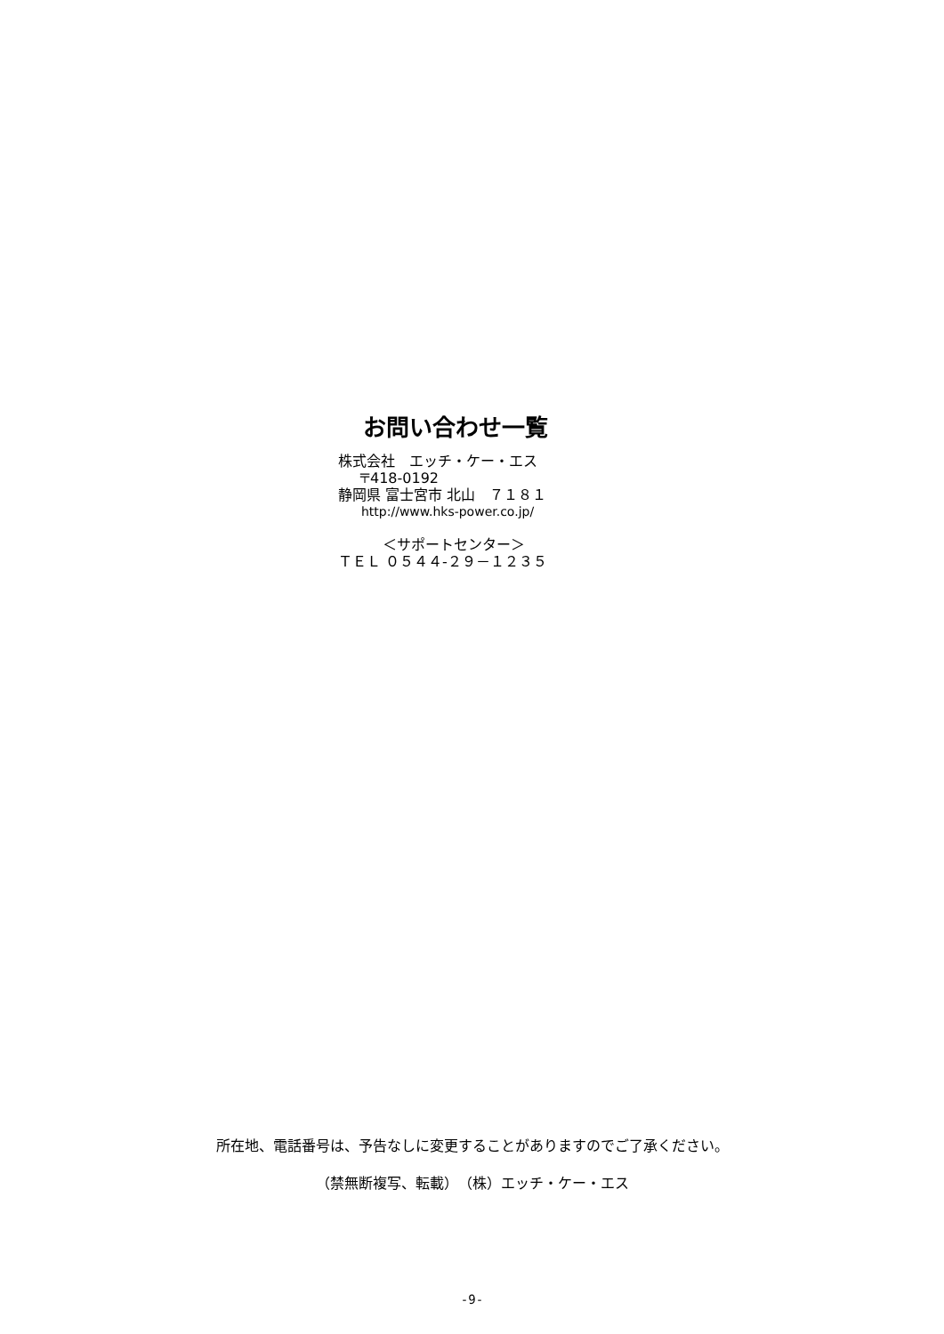お問い合わせ一覧
株式会社　エッチ・ケー・エス
〒418-0192
静岡県 富士宮市 北山　７１８１
http://www.hks-power.co.jp/
＜サポートセンター＞
ＴＥＬ ０５４４-２９－１２３５
所在地、電話番号は、予告なしに変更することがありますのでご了承ください。
（禁無断複写、転載）　（株）エッチ・ケー・エス
-9-